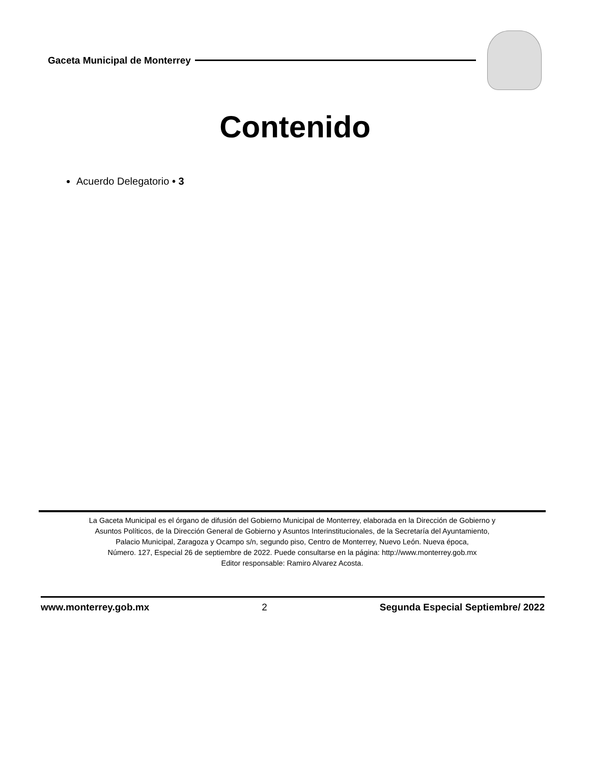Gaceta Municipal de Monterrey
Contenido
Acuerdo Delegatorio • 3
La Gaceta Municipal es el órgano de difusión del Gobierno Municipal de Monterrey, elaborada en la Dirección de Gobierno y
Asuntos Políticos, de la Dirección General de Gobierno y Asuntos Interinstitucionales, de la Secretaría del Ayuntamiento,
Palacio Municipal, Zaragoza y Ocampo s/n, segundo piso, Centro de Monterrey, Nuevo León. Nueva época,
Número. 127, Especial 26 de septiembre de 2022. Puede consultarse en la página: http://www.monterrey.gob.mx
Editor responsable: Ramiro Alvarez Acosta.
www.monterrey.gob.mx 2 Segunda Especial Septiembre/ 2022